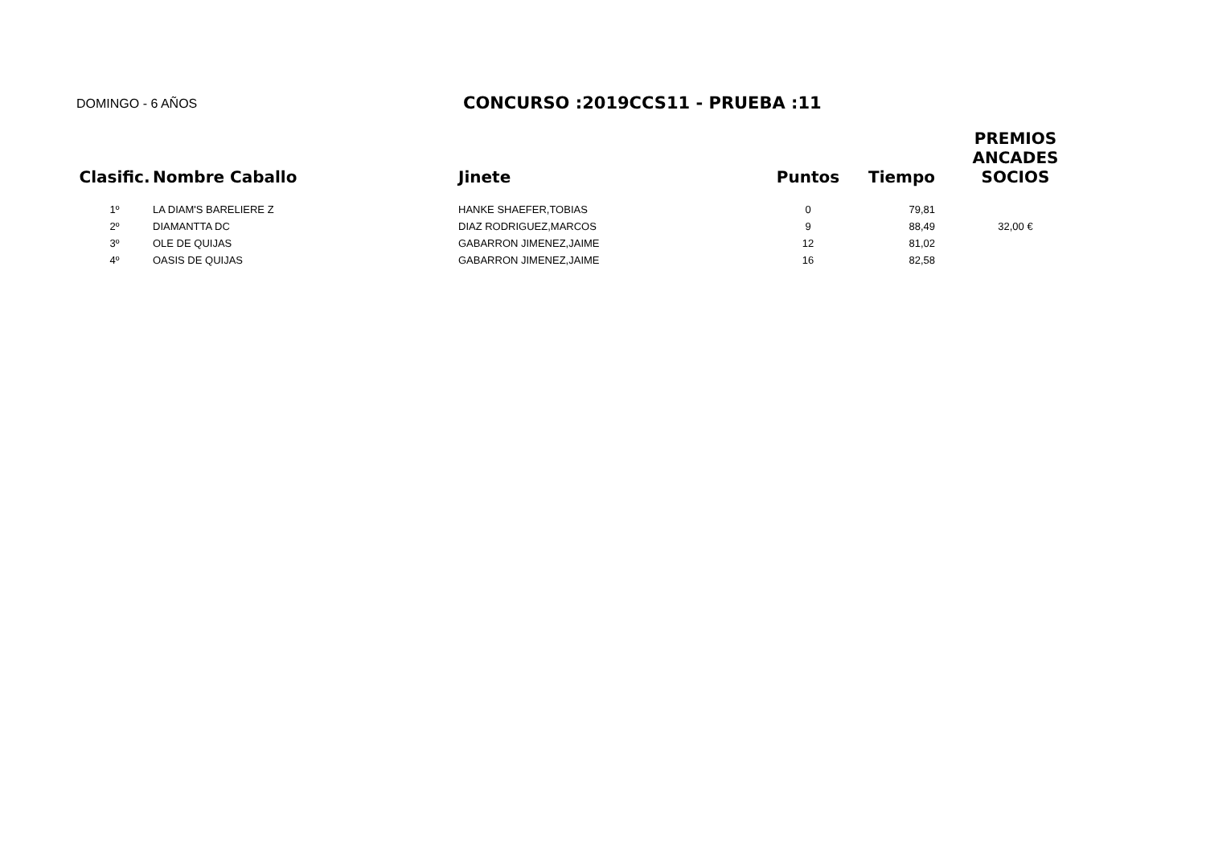DOMINGO - 6 AÑOS
CONCURSO :2019CCS11 - PRUEBA :11
| Clasific. | Nombre Caballo | Jinete | Puntos | Tiempo | PREMIOS ANCADES SOCIOS |
| --- | --- | --- | --- | --- | --- |
| 1º | LA DIAM'S BARELIERE Z | HANKE SHAEFER,TOBIAS | 0 | 79,81 | |
| 2º | DIAMANTTA DC | DIAZ RODRIGUEZ,MARCOS | 9 | 88,49 | 32,00 € |
| 3º | OLE DE QUIJAS | GABARRON JIMENEZ,JAIME | 12 | 81,02 | |
| 4º | OASIS DE QUIJAS | GABARRON JIMENEZ,JAIME | 16 | 82,58 | |